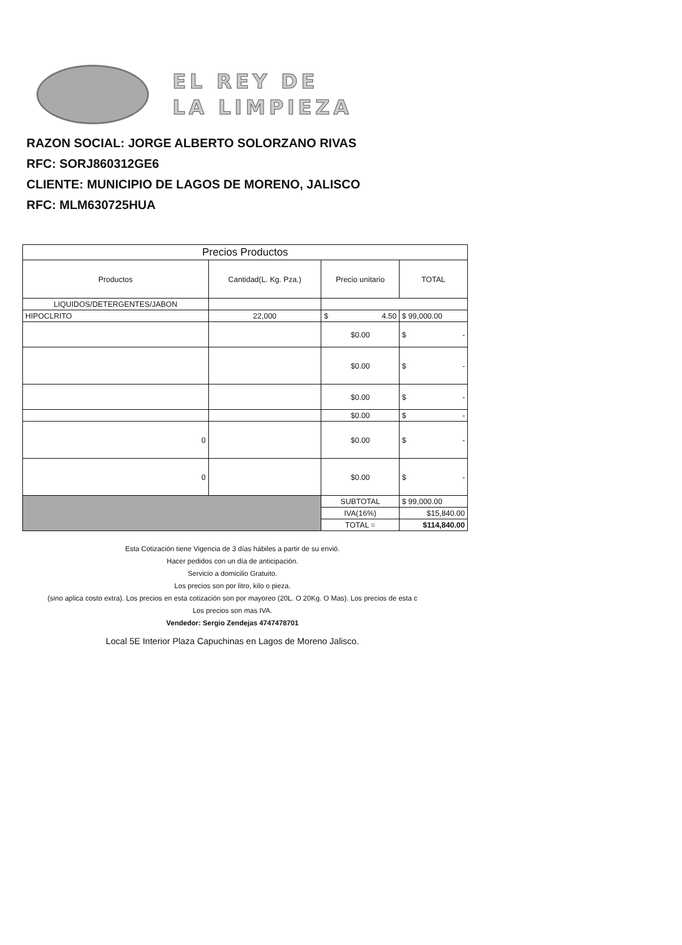EL REY DE
LA LIMPIEZA
RAZON SOCIAL: JORGE ALBERTO SOLORZANO RIVAS
RFC: SORJ860312GE6
CLIENTE: MUNICIPIO DE LAGOS DE MORENO, JALISCO
RFC: MLM630725HUA
| Precios Productos | | | |
| --- | --- | --- | --- |
| Productos | Cantidad(L. Kg. Pza.) | Precio unitario | TOTAL |
| LIQUIDOS/DETERGENTES/JABON | | | |
| HIPOCLRITO | 22,000 | $ 4.50 | $ 99,000.00 |
| | | $0.00 | $ - |
| | | $0.00 | $ - |
| | | $0.00 | $ - |
| | | $0.00 | $ - |
| 0 | | $0.00 | $ - |
| 0 | | $0.00 | $ - |
| | | SUBTOTAL | $ 99,000.00 |
| | | IVA(16%) | $15,840.00 |
| | | TOTAL = | $114,840.00 |
Esta Cotización tiene Vigencia de 3 días hábiles a partir de su envió.
Hacer pedidos con un día de anticipación.
Servicio a domicilio Gratuito.
Los precios son por litro, kilo o pieza.
(sino aplica costo extra). Los precios en esta cotización son por mayoreo (20L. O 20Kg. O Mas). Los precios de esta c
Los precios son mas IVA.
Vendedor: Sergio Zendejas 4747478701
Local 5E Interior Plaza Capuchinas en Lagos de Moreno Jalisco.